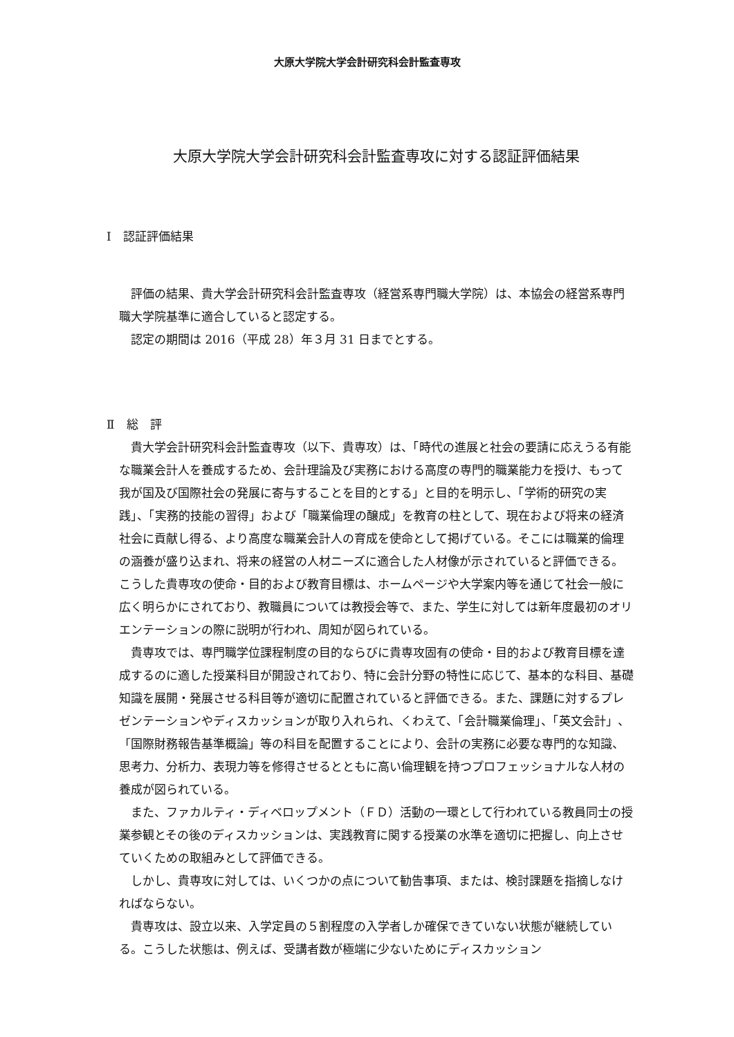大原大学院大学会計研究科会計監査専攻
大原大学院大学会計研究科会計監査専攻に対する認証評価結果
Ⅰ　認証評価結果
評価の結果、貴大学会計研究科会計監査専攻（経営系専門職大学院）は、本協会の経営系専門職大学院基準に適合していると認定する。
認定の期間は 2016（平成 28）年３月 31 日までとする。
Ⅱ　総　評
貴大学会計研究科会計監査専攻（以下、貴専攻）は、「時代の進展と社会の要請に応えうる有能な職業会計人を養成するため、会計理論及び実務における高度の専門的職業能力を授け、もって我が国及び国際社会の発展に寄与することを目的とする」と目的を明示し、「学術的研究の実践」、「実務的技能の習得」および「職業倫理の醸成」を教育の柱として、現在および将来の経済社会に貢献し得る、より高度な職業会計人の育成を使命として掲げている。そこには職業的倫理の涵養が盛り込まれ、将来の経営の人材ニーズに適合した人材像が示されていると評価できる。こうした貴専攻の使命・目的および教育目標は、ホームページや大学案内等を通じて社会一般に広く明らかにされており、教職員については教授会等で、また、学生に対しては新年度最初のオリエンテーションの際に説明が行われ、周知が図られている。
貴専攻では、専門職学位課程制度の目的ならびに貴専攻固有の使命・目的および教育目標を達成するのに適した授業科目が開設されており、特に会計分野の特性に応じて、基本的な科目、基礎知識を展開・発展させる科目等が適切に配置されていると評価できる。また、課題に対するプレゼンテーションやディスカッションが取り入れられ、くわえて、「会計職業倫理」、「英文会計」、「国際財務報告基準概論」等の科目を配置することにより、会計の実務に必要な専門的な知識、思考力、分析力、表現力等を修得させるとともに高い倫理観を持つプロフェッショナルな人材の養成が図られている。
また、ファカルティ・ディベロップメント（ＦＤ）活動の一環として行われている教員同士の授業参観とその後のディスカッションは、実践教育に関する授業の水準を適切に把握し、向上させていくための取組みとして評価できる。
しかし、貴専攻に対しては、いくつかの点について勧告事項、または、検討課題を指摘しなければならない。
貴専攻は、設立以来、入学定員の５割程度の入学者しか確保できていない状態が継続している。こうした状態は、例えば、受講者数が極端に少ないためにディスカッション